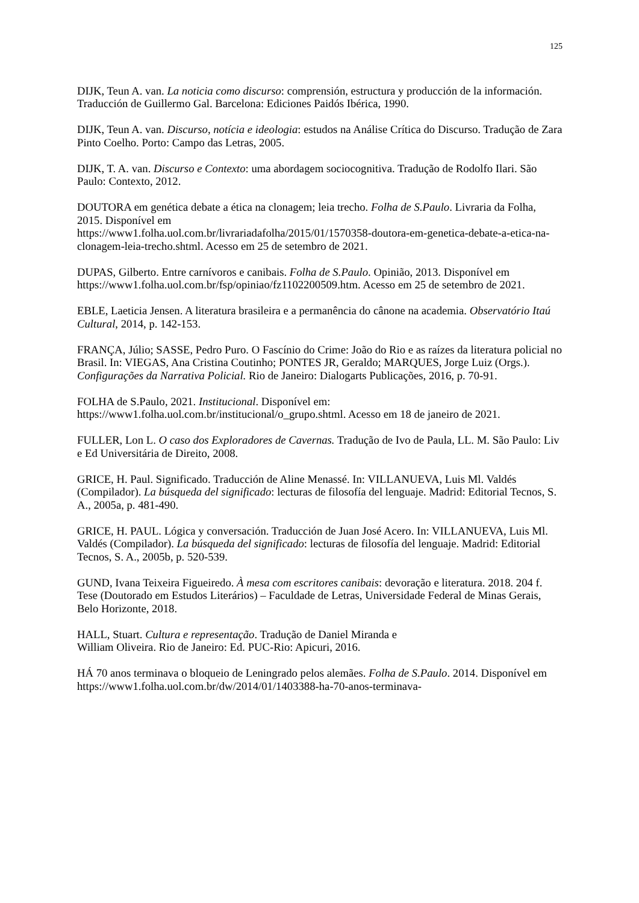125
DIJK, Teun A. van. La noticia como discurso: comprensión, estructura y producción de la información. Traducción de Guillermo Gal. Barcelona: Ediciones Paidós Ibérica, 1990.
DIJK, Teun A. van. Discurso, notícia e ideologia: estudos na Análise Crítica do Discurso. Tradução de Zara Pinto Coelho. Porto: Campo das Letras, 2005.
DIJK, T. A. van. Discurso e Contexto: uma abordagem sociocognitiva. Tradução de Rodolfo Ilari. São Paulo: Contexto, 2012.
DOUTORA em genética debate a ética na clonagem; leia trecho. Folha de S.Paulo. Livraria da Folha, 2015. Disponível em
https://www1.folha.uol.com.br/livrariadafolha/2015/01/1570358-doutora-em-genetica-debate-a-etica-na-clonagem-leia-trecho.shtml. Acesso em 25 de setembro de 2021.
DUPAS, Gilberto. Entre carnívoros e canibais. Folha de S.Paulo. Opinião, 2013. Disponível em https://www1.folha.uol.com.br/fsp/opiniao/fz1102200509.htm. Acesso em 25 de setembro de 2021.
EBLE, Laeticia Jensen. A literatura brasileira e a permanência do cânone na academia. Observatório Itaú Cultural, 2014, p. 142-153.
FRANÇA, Júlio; SASSE, Pedro Puro. O Fascínio do Crime: João do Rio e as raízes da literatura policial no Brasil. In: VIEGAS, Ana Cristina Coutinho; PONTES JR, Geraldo; MARQUES, Jorge Luiz (Orgs.). Configurações da Narrativa Policial. Rio de Janeiro: Dialogarts Publicações, 2016, p. 70-91.
FOLHA de S.Paulo, 2021. Institucional. Disponível em:
https://www1.folha.uol.com.br/institucional/o_grupo.shtml. Acesso em 18 de janeiro de 2021.
FULLER, Lon L. O caso dos Exploradores de Cavernas. Tradução de Ivo de Paula, LL. M. São Paulo: Liv e Ed Universitária de Direito, 2008.
GRICE, H. Paul. Significado. Traducción de Aline Menassé. In: VILLANUEVA, Luis Ml. Valdés (Compilador). La búsqueda del significado: lecturas de filosofía del lenguaje. Madrid: Editorial Tecnos, S. A., 2005a, p. 481-490.
GRICE, H. PAUL. Lógica y conversación. Traducción de Juan José Acero. In: VILLANUEVA, Luis Ml. Valdés (Compilador). La búsqueda del significado: lecturas de filosofía del lenguaje. Madrid: Editorial Tecnos, S. A., 2005b, p. 520-539.
GUND, Ivana Teixeira Figueiredo. À mesa com escritores canibais: devoração e literatura. 2018. 204 f. Tese (Doutorado em Estudos Literários) – Faculdade de Letras, Universidade Federal de Minas Gerais, Belo Horizonte, 2018.
HALL, Stuart. Cultura e representação. Tradução de Daniel Miranda e
William Oliveira. Rio de Janeiro: Ed. PUC-Rio: Apicuri, 2016.
HÁ 70 anos terminava o bloqueio de Leningrado pelos alemães. Folha de S.Paulo. 2014. Disponível em https://www1.folha.uol.com.br/dw/2014/01/1403388-ha-70-anos-terminava-